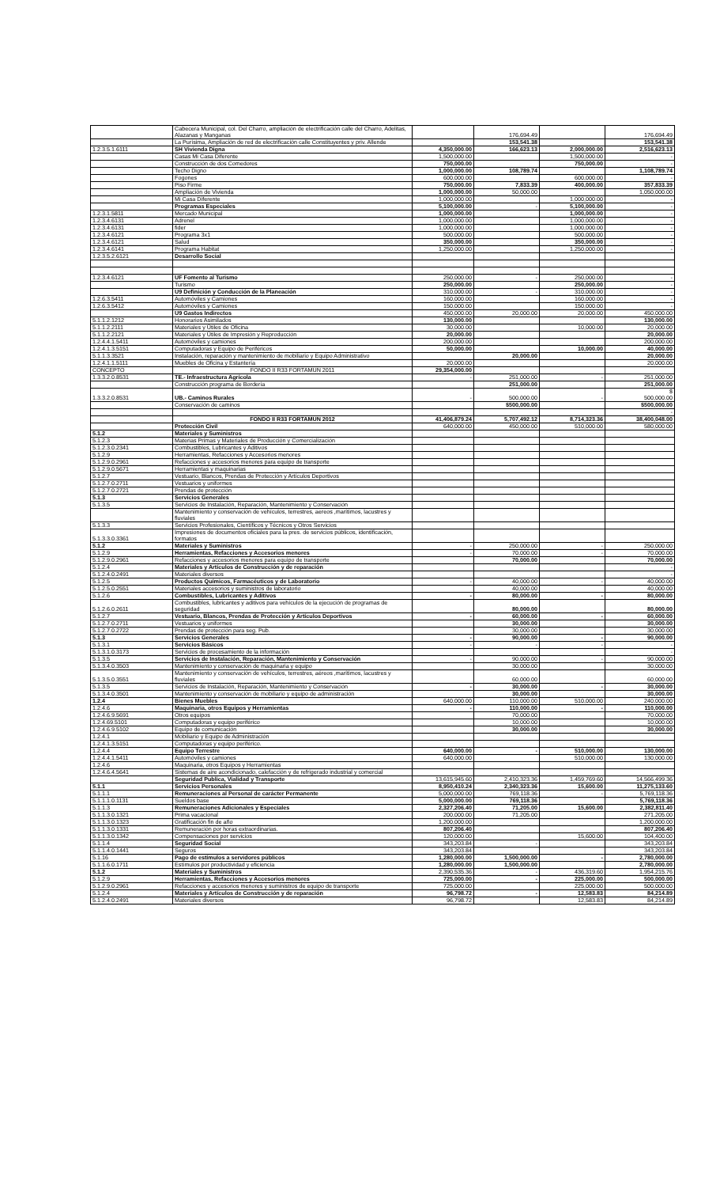| | Cabecera Municipal, col. Del Charro, ampliación de electrificación calle del Charro, Adelitas, Alazanas y Manganas | | 176,694.49 | | 176,694.49 |
| | La Purísima, Ampliación de red de electrificación calle Constituyentes y priv. Allende | | 153,541.38 | | 153,541.38 |
| 1.2.3.5.1.6111 | SH Vivienda Digna | 4,350,000.00 | 166,623.13 | 2,000,000.00 | 2,516,623.13 |
| | Casas Mi Casa Diferente | 1,500,000.00 | | 1,500,000.00 | - |
| | Construcción de dos Comedores | 750,000.00 | | 750,000.00 | - |
| | Techo Digno | 1,000,000.00 | 108,789.74 | | 1,108,789.74 |
| | Fogones | 600,000.00 | | 600,000.00 | - |
| | Piso Firme | 750,000.00 | 7,833.39 | 400,000.00 | 357,833.39 |
| | Ampliación de Vivienda | 1,000,000.00 | 50,000.00 | | 1,050,000.00 |
| | Mi Casa Diferente | 1,000,000.00 | | 1,000,000.00 | - |
| | Programas Especiales | 5,100,000.00 | - | 5,100,000.00 | - |
| 1.2.3.1.5811 | Mercado Municipal | 1,000,000.00 | | 1,000,000.00 | - |
| 1.2.3.4.6131 | Adrenel | 1,000,000.00 | | 1,000,000.00 | - |
| 1.2.3.4.6131 | fider | 1,000,000.00 | | 1,000,000.00 | - |
| 1.2.3.4.6121 | Programa 3x1 | 500,000.00 | | 500,000.00 | - |
| 1.2.3.4.6121 | Salud | 350,000.00 | | 350,000.00 | - |
| 1.2.3.4.6141 | Programa Habitat | 1,250,000.00 | | 1,250,000.00 | - |
| 1.2.3.5.2.6121 | Desarrollo Social | | | | |
| 1.2.3.4.6121 | UF Fomento al Turismo | 250,000.00 | - | 250,000.00 | - |
| | Turismo | 250,000.00 | | 250,000.00 | - |
| | U9 Definición y Conducción de la Planeación | 310,000.00 | - | 310,000.00 | - |
| 1.2.6.3.5411 | Automóviles y Camiones | 160,000.00 | | 160,000.00 | - |
| 1.2.6.3.5412 | Automóviles y Camiones | 150,000.00 | | 150,000.00 | - |
| | U9 Gastos Indirectos | 450,000.00 | 20,000.00 | 20,000.00 | 450,000.00 |
| 5.1.1.2.1212 | Honorarios Asimilados | 130,000.00 | | | 130,000.00 |
| 5.1.1.2.2111 | Materiales y Útiles de Oficina | 30,000.00 | | 10,000.00 | 20,000.00 |
| 5.1.1.2.2121 | Materiales y Útiles de Impresión y Reproducción | 20,000.00 | | | 20,000.00 |
| 1.2.4.4.1.5411 | Automóviles y camiones | 200,000.00 | | | 200,000.00 |
| 1.2.4.1.3.5151 | Computadoras y Equipo de Periféricos | 50,000.00 | | 10,000.00 | 40,000.00 |
| 5.1.1.3.3521 | Instalación, reparación y mantenimiento de mobiliario y Equipo Administrativo | | 20,000.00 | | 20,000.00 |
| 1.2.4.1.1.5111 | Muebles de Oficina y Estantería | 20,000.00 | | | 20,000.00 |
| CONCEPTO | FONDO II R33 FORTAMUN 2011 | 29,354,000.00 | | | |
| 1.3.3.2.0.8531 | TE.- Infraestructura Agrícola | - | 251,000.00 | - | 251,000.00 |
| | Construcción programa de Bordería | | 251,000.00 | | 251,000.00 |
| 1.3.3.2.0.8531 | UB.- Caminos Rurales | - | 500,000.00 | - | $ 500,000.00 |
| | Conservación de caminos | | $500,000.00 | | $500,000.00 |
| | | | | | - |
| | FONDO II R33 FORTAMUN 2012 | 41,406,879.24 | 5,707,492.12 | 8,714,323.36 | 38,400,048.00 |
| | Protección Civil | 640,000.00 | 450,000.00 | 510,000.00 | 580,000.00 |
| 5.1.2 | Materiales y Suministros | | | | |
| 5.1.2.3 | Materias Primas y Materiales de Producción y Comercialización | | | | |
| 5.1.2.3.0.2341 | Combustibles, Lubricantes y Aditivos | | | | |
| 5.1.2.9 | Herramientas, Refacciones y Accesorios menores | | | | |
| 5.1.2.9.0.2961 | Refacciones y accesorios menores para equipo de transporte | | | | |
| 5.1.2.9.0.5671 | Herramientas y maquinarias | | | | |
| 5.1.2.7 | Vestuario, Blancos, Prendas de Protección y Artículos Deportivos | | | | |
| 5.1.2.7.0.2711 | Vestuarios y uniformes | | | | |
| 5.1.2.7.0.2721 | Prendas de protección | | | | |
| 5.1.3 | Servicios Generales | | | | |
| 5.1.3.5 | Servicios de Instalación, Reparación, Mantenimiento y Conservación | | | | |
| | Mantenimiento y conservación de vehículos, terrestres, aereos ,marítimos, lacustres y fluviales | | | | |
| 5.1.3.3 | Servicios Profesionales, Científicos y Técnicos y Otros Servicios | | | | |
| 5.1.3.3.0.3361 | Impresiones de documentos oficiales para la pres. de servicios públicos, identificación, formatos | | | | |
| 5.1.2 | Materiales y Suministros | - | 250,000.00 | - | 250,000.00 |
| 5.1.2.9 | Herramientas, Refacciones y Accesorios menores | - | 70,000.00 | - | 70,000.00 |
| 5.1.2.9.0.2961 | Refacciones y accesorios menores para equipo de transporte | | 70,000.00 | | 70,000.00 |
| 5.1.2.4 | Materiales y Artículos de Construcción y de reparación | | | | - |
| 5.1.2.4.0.2491 | Materiales diversos | | | | - |
| 5.1.2.5 | Productos Químicos, Farmacéuticos y de Laboratorio | - | 40,000.00 | - | 40,000.00 |
| 5.1.2.5.0.2551 | Materiales accesorios y suministros de laboratorio | | 40,000.00 | | 40,000.00 |
| 5.1.2.6 | Combustibles, Lubricantes y Aditivos | - | 80,000.00 | - | 80,000.00 |
| 5.1.2.6.0.2611 | Combustibles, lubricantes y aditivos para vehículos de la ejecución de programas de seguridad | | 80,000.00 | | 80,000.00 |
| 5.1.2.7 | Vestuario, Blancos, Prendas de Protección y Artículos Deportivos | - | 60,000.00 | - | 60,000.00 |
| 5.1.2.7.0.2711 | Vestuarios y uniformes | | 30,000.00 | | 30,000.00 |
| 5.1.2.7.0.2722 | Prendas de protección para seg. Pub. | | 30,000.00 | | 30,000.00 |
| 5.1.3 | Servicios Generales | - | 90,000.00 | - | 90,000.00 |
| 5.1.3.1 | Servicios Básicos | - | - | - | - |
| 5.1.3.1.0.3173 | Servicios de procesamiento de la información | | | | - |
| 5.1.3.5 | Servicios de Instalación, Reparación, Mantenimiento y Conservación | - | 90,000.00 | - | 90,000.00 |
| 5.1.3.4.0.3503 | Mantenimiento y conservación de maquinaria y equipo | | 30,000.00 | | 30,000.00 |
| 5.1.3.5.0.3551 | Mantenimiento y conservación de vehículos, terrestres, aéreos ,marítimos, lacustres y fluviales | | 60,000.00 | | 60,000.00 |
| 5.1.3.5 | Servicios de Instalación, Reparación, Mantenimiento y Conservación | - | 30,000.00 | - | 30,000.00 |
| 5.1.3.4.0.3501 | Mantenimiento y conservación de mobiliario y equipo de administración | | 30,000.00 | | 30,000.00 |
| 1.2.4 | Bienes Muebles | 640,000.00 | 110,000.00 | 510,000.00 | 240,000.00 |
| 1.2.4.6 | Maquinaria, otros Equipos y Herramientas | - | 110,000.00 | - | 110,000.00 |
| 1.2.4.6.9.5691 | Otros equipos | | 70,000.00 | | 70,000.00 |
| 1.2.4.69.5101 | Computadoras y equipo periférico | | 10,000.00 | | 10,000.00 |
| 1.2.4.6.9.5102 | Equipo de comunicación | | 30,000.00 | | 30,000.00 |
| 1.2.4.1 | Mobiliario y Equipo de Administración | | | | |
| 1.2.4.1.3.5151 | Computadoras y equipo periférico. | | | | |
| 1.2.4.4 | Equipo Terrestre | 640,000.00 | - | 510,000.00 | 130,000.00 |
| 1.2.4.4.1.5411 | Automóviles y camiones | 640,000.00 | | 510,000.00 | 130,000.00 |
| 1.2.4.6 | Maquinaria, otros Equipos y Herramientas | | | | |
| 1.2.4.6.4.5641 | Sistemas de aire acondicionado, calefacción y de refrigerado industrial y comercial | | | | |
| | Seguridad Publica, Vialidad y Transporte | 13,615,945.60 | 2,410,323.36 | 1,459,769.60 | 14,566,499.36 |
| 5.1.1 | Servicios Personales | 8,950,410.24 | 2,340,323.36 | 15,600.00 | 11,275,133.60 |
| 5.1.1.1 | Remuneraciones al Personal de carácter Permanente | 5,000,000.00 | 769,118.36 | - | 5,769,118.36 |
| 5.1.1.1.0.1131 | Sueldos base | 5,000,000.00 | 769,118.36 | | 5,769,118.36 |
| 5.1.1.3 | Remuneraciones Adicionales y Especiales | 2,327,206.40 | 71,205.00 | 15,600.00 | 2,382,811.40 |
| 5.1.1.3.0.1321 | Prima vacacional | 200,000.00 | 71,205.00 | | 271,205.00 |
| 5.1.1.3.0.1323 | Gratificación fin de año | 1,200,000.00 | | | 1,200,000.00 |
| 5.1.1.3.0.1331 | Remuneración por horas extraordinarias. | 807,206.40 | | | 807,206.40 |
| 5.1.1.3.0.1342 | Compensaciones por servicios | 120,000.00 | | 15,600.00 | 104,400.00 |
| 5.1.1.4 | Seguridad Social | 343,203.84 | - | | 343,203.84 |
| 5.1.1.4.0.1441 | Seguros | 343,203.84 | | | 343,203.84 |
| 5.1.16 | Pago de estímulos a servidores públicos | 1,280,000.00 | 1,500,000.00 | - | 2,780,000.00 |
| 5.1.1.6.0.1711 | Estímulos por productividad y eficiencia | 1,280,000.00 | 1,500,000.00 | | 2,780,000.00 |
| 5.1.2 | Materiales y Suministros | 2,390,535.36 | - | 436,319.60 | 1,954,215.76 |
| 5.1.2.9 | Herramientas, Refacciones y Accesorios menores | 725,000.00 | - | 225,000.00 | 500,000.00 |
| 5.1.2.9.0.2961 | Refacciones y accesorios menores y suministros de equipo de transporte | 725,000.00 | | 225,000.00 | 500,000.00 |
| 5.1.2.4 | Materiales y Artículos de Construcción y de reparación | 96,798.72 | - | 12,583.83 | 84,214.89 |
| 5.1.2.4.0.2491 | Materiales diversos | 96,798.72 | | 12,583.83 | 84,214.89 |